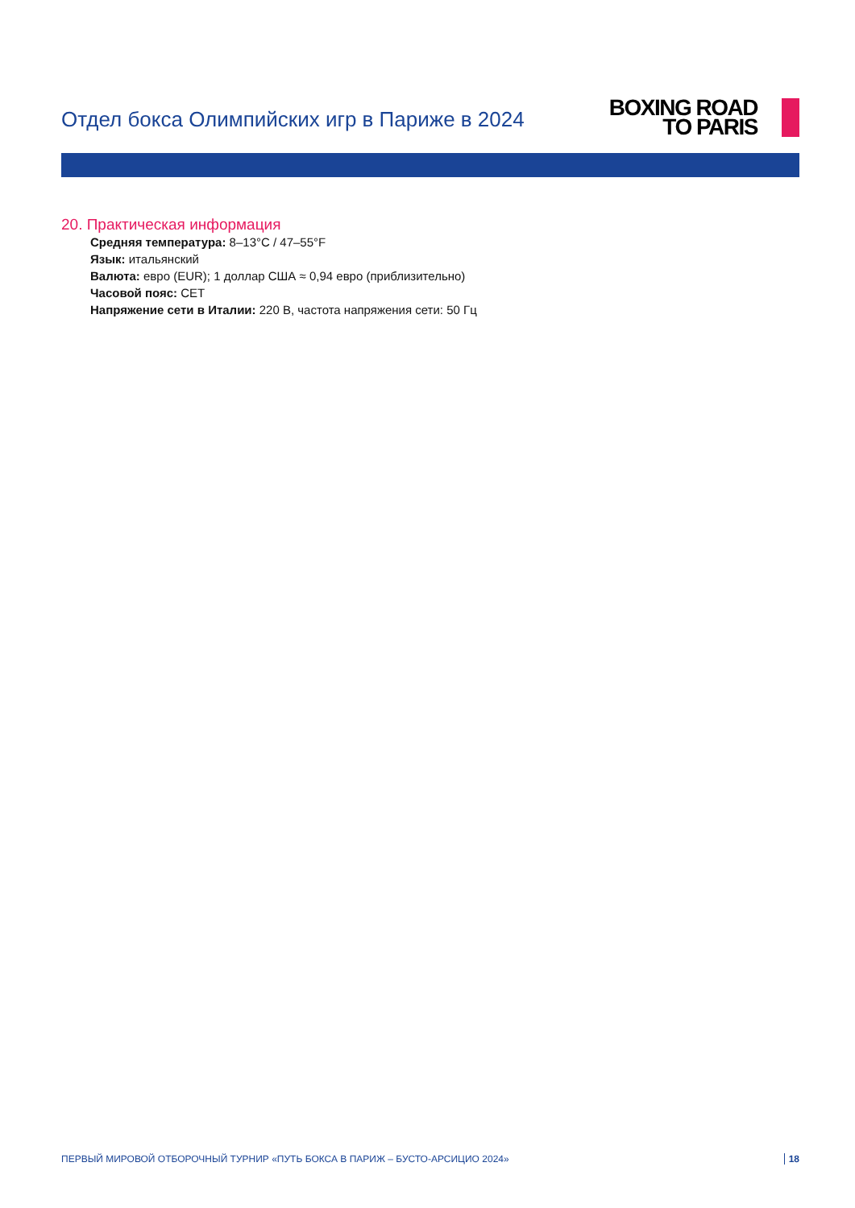Отдел бокса Олимпийских игр в Париже в 2024
BOXING ROAD
TO PARIS
20. Практическая информация
Средняя температура: 8–13°C / 47–55°F
Язык: итальянский
Валюта: евро (EUR); 1 доллар США ≈ 0,94 евро (приблизительно)
Часовой пояс: CET
Напряжение сети в Италии: 220 В, частота напряжения сети: 50 Гц
ПЕРВЫЙ МИРОВОЙ ОТБОРОЧНЫЙ ТУРНИР «ПУТЬ БОКСА В ПАРИЖ – БУСТО-АРСИЦИО 2024» 18